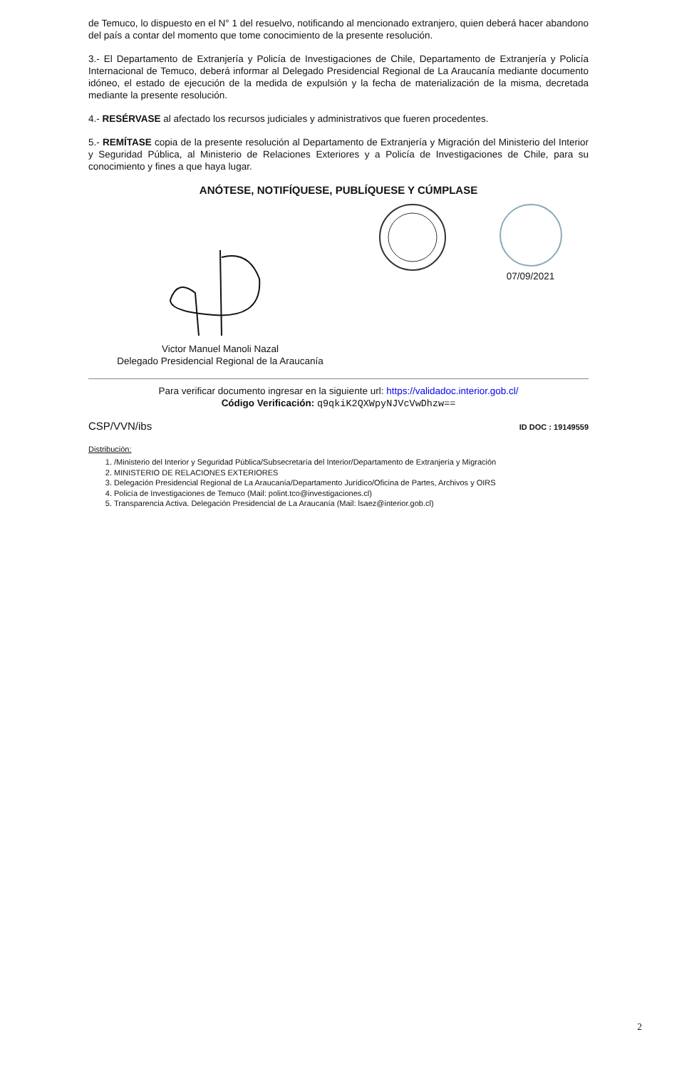de Temuco, lo dispuesto en el N° 1 del resuelvo, notificando al mencionado extranjero, quien deberá hacer abandono del país a contar del momento que tome conocimiento de la presente resolución.
3.- El Departamento de Extranjería y Policía de Investigaciones de Chile, Departamento de Extranjería y Policía Internacional de Temuco, deberá informar al Delegado Presidencial Regional de La Araucanía mediante documento idóneo, el estado de ejecución de la medida de expulsión y la fecha de materialización de la misma, decretada mediante la presente resolución.
4.- RESÉRVASE al afectado los recursos judiciales y administrativos que fueren procedentes.
5.- REMÍTASE copia de la presente resolución al Departamento de Extranjería y Migración del Ministerio del Interior y Seguridad Pública, al Ministerio de Relaciones Exteriores y a Policía de Investigaciones de Chile, para su conocimiento y fines a que haya lugar.
ANÓTESE, NOTIFÍQUESE, PUBLÍQUESE Y CÚMPLASE
Victor Manuel Manoli Nazal
Delegado Presidencial Regional de la Araucanía
07/09/2021
Para verificar documento ingresar en la siguiente url: https://validadoc.interior.gob.cl/
Código Verificación: q9qkiK2QXWpyNJVcVwDhzw==
CSP/VVN/ibs ID DOC : 19149559
Distribución:
1. /Ministerio del Interior y Seguridad Pública/Subsecretaría del Interior/Departamento de Extranjería y Migración
2. MINISTERIO DE RELACIONES EXTERIORES
3. Delegación Presidencial Regional de La Araucanía/Departamento Jurídico/Oficina de Partes, Archivos y OIRS
4. Policía de Investigaciones de Temuco (Mail: polint.tco@investigaciones.cl)
5. Transparencia Activa. Delegación Presidencial de La Araucanía (Mail: lsaez@interior.gob.cl)
2